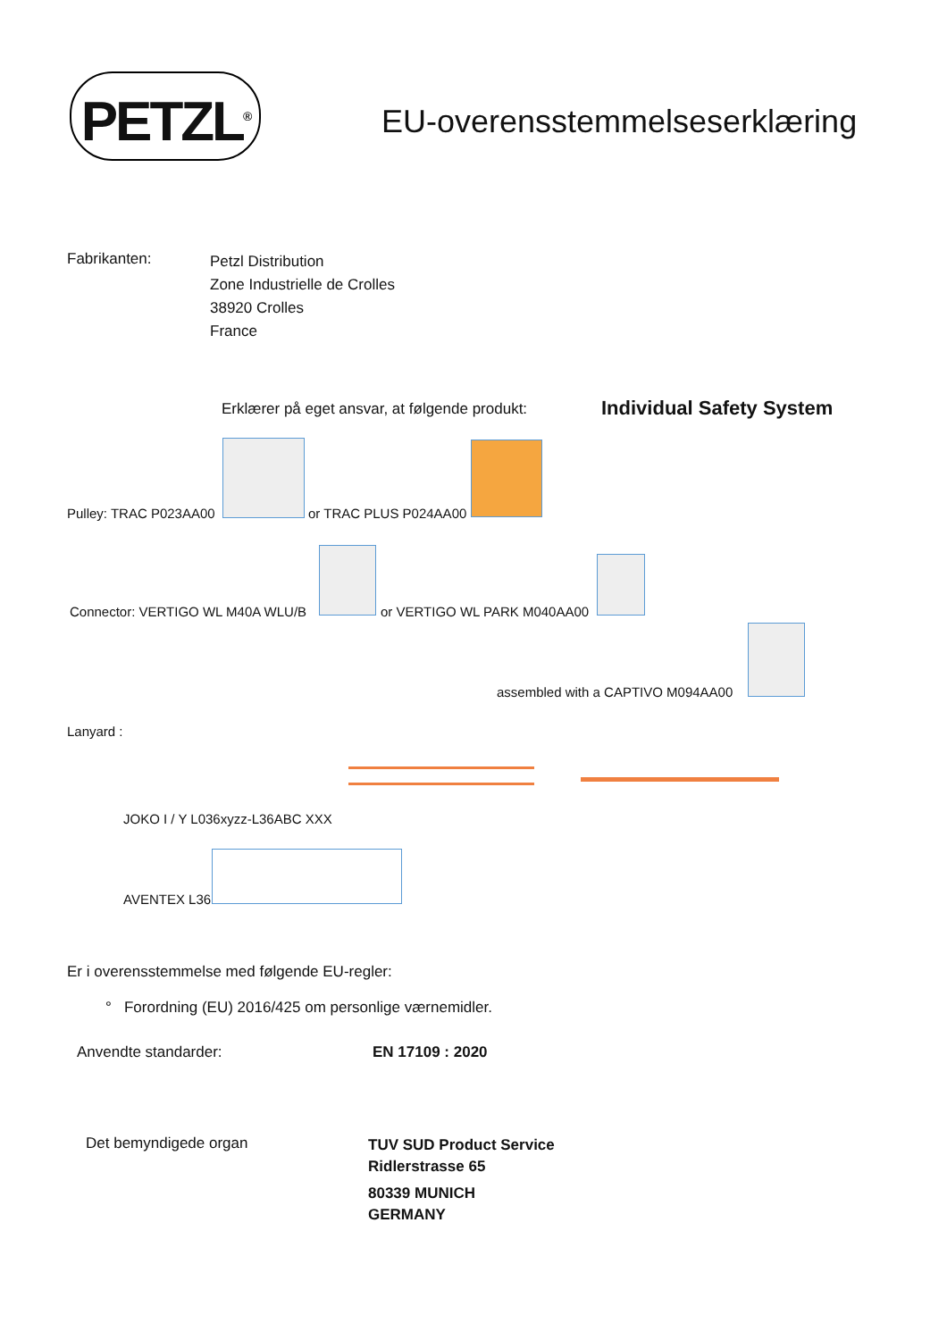PETZL<sup>®</sup>
EU-overensstemmelseserklæring
Fabrikanten:
Petzl Distribution
Zone Industrielle de Crolles
38920 Crolles
France
Erklærer på eget ansvar, at følgende produkt:
Individual Safety System
Pulley: TRAC P023AA00 or TRAC PLUS P024AA00
Connector: VERTIGO WL M40A WLU/B
or VERTIGO WL PARK M040AA00
assembled with a CAPTIVO M094AA00
Lanyard :
JOKO I / Y L036xyzz-L36ABC XXX
AVENTEX L36
Er i overensstemmelse med følgende EU-regler:
° Forordning (EU) 2016/425 om personlige værnemidler.
Anvendte standarder: EN 17109 : 2020
Det bemyndigede organ
TUV SUD Product Service
Ridlerstrasse 65
80339 MUNICH
GERMANY